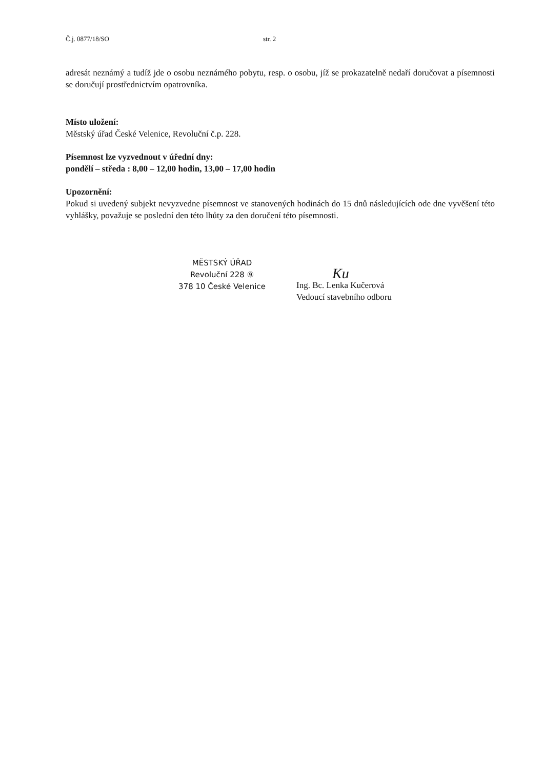Č.j. 0877/18/SO str. 2
adresát neznámý a tudíž jde o osobu neznámého pobytu, resp. o osobu, jíž se prokazatelně nedaří doručovat a písemnosti se doručují prostřednictvím opatrovníka.
Místo uložení:
Městský úřad České Velenice, Revoluční č.p. 228.
Písemnost lze vyzvednout v úřední dny:
pondělí – středa : 8,00 – 12,00 hodin, 13,00 – 17,00 hodin
Upozornění:
Pokud si uvedený subjekt nevyzvedne písemnost ve stanovených hodinách do 15 dnů následujících ode dne vyvěšení této vyhlášky, považuje se poslední den této lhůty za den doručení této písemnosti.
MĚSTSKÝ ÚŘAD
Revoluční 228 ⑨
378 10 České Velenice
Ku
Ing. Bc. Lenka Kučerová
Vedoucí stavebního odboru